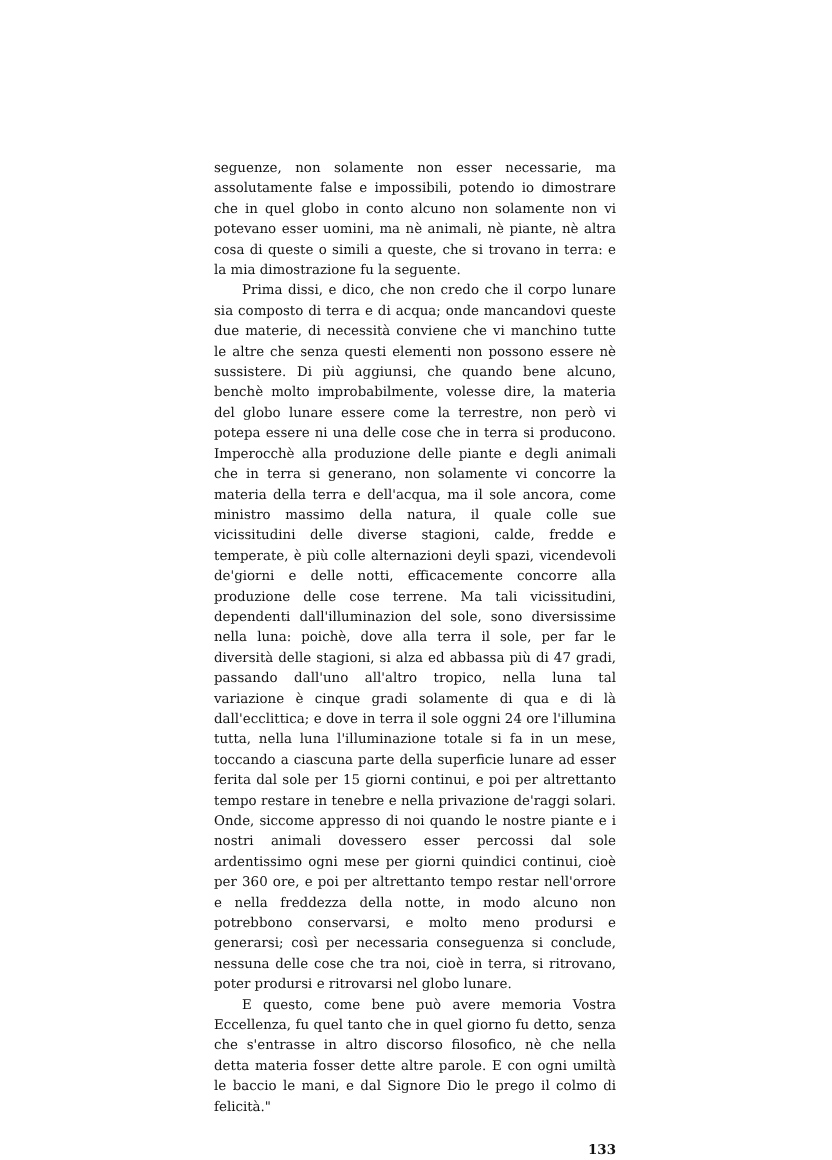seguenze, non solamente non esser necessarie, ma assolutamente false e impossibili, potendo io dimostrare che in quel globo in conto alcuno non solamente non vi potevano esser uomini, ma nè animali, nè piante, nè altra cosa di queste o simili a queste, che si trovano in terra: e la mia dimostrazione fu la seguente.
Prima dissi, e dico, che non credo che il corpo lunare sia composto di terra e di acqua; onde mancandovi queste due materie, di necessità conviene che vi manchino tutte le altre che senza questi elementi non possono essere nè sussistere. Di più aggiunsi, che quando bene alcuno, benchè molto improbabilmente, volesse dire, la materia del globo lunare essere come la terrestre, non però vi potepa essere ni una delle cose che in terra si producono. Imperocchè alla produzione delle piante e degli animali che in terra si generano, non solamente vi concorre la materia della terra e dell'acqua, ma il sole ancora, come ministro massimo della natura, il quale colle sue vicissitudini delle diverse stagioni, calde, fredde e temperate, è più colle alternazioni deyli spazi, vicendevoli de'giorni e delle notti, efficacemente concorre alla produzione delle cose terrene. Ma tali vicissitudini, dependenti dall'illuminazion del sole, sono diversissime nella luna: poichè, dove alla terra il sole, per far le diversità delle stagioni, si alza ed abbassa più di 47 gradi, passando dall'uno all'altro tropico, nella luna tal variazione è cinque gradi solamente di qua e di là dall'ecclittica; e dove in terra il sole oggni 24 ore l'illumina tutta, nella luna l'illuminazione totale si fa in un mese, toccando a ciascuna parte della superficie lunare ad esser ferita dal sole per 15 giorni continui, e poi per altrettanto tempo restare in tenebre e nella privazione de'raggi solari. Onde, siccome appresso di noi quando le nostre piante e i nostri animali dovessero esser percossi dal sole ardentissimo ogni mese per giorni quindici continui, cioè per 360 ore, e poi per altrettanto tempo restar nell'orrore e nella freddezza della notte, in modo alcuno non potrebbono conservarsi, e molto meno prodursi e generarsi; così per necessaria conseguenza si conclude, nessuna delle cose che tra noi, cioè in terra, si ritrovano, poter prodursi e ritrovarsi nel globo lunare.
E questo, come bene può avere memoria Vostra Eccellenza, fu quel tanto che in quel giorno fu detto, senza che s'entrasse in altro discorso filosofico, nè che nella detta materia fosser dette altre parole. E con ogni umiltà le baccio le mani, e dal Signore Dio le prego il colmo di felicità."
133